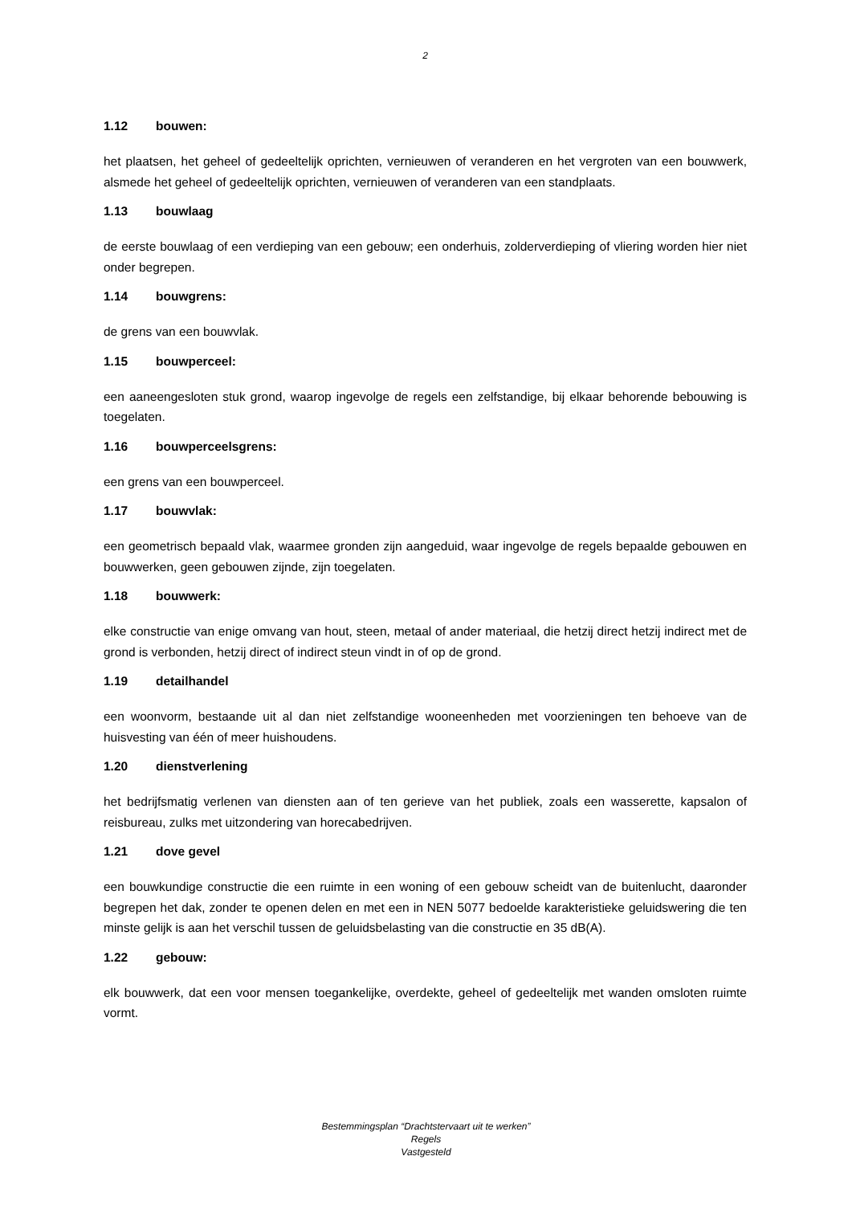2
1.12 bouwen:
het plaatsen, het geheel of gedeeltelijk oprichten, vernieuwen of veranderen en het vergroten van een bouwwerk, alsmede het geheel of gedeeltelijk oprichten, vernieuwen of veranderen van een standplaats.
1.13 bouwlaag
de eerste bouwlaag of een verdieping van een gebouw; een onderhuis, zolderverdieping of vliering worden hier niet onder begrepen.
1.14 bouwgrens:
de grens van een bouwvlak.
1.15 bouwperceel:
een aaneengesloten stuk grond, waarop ingevolge de regels een zelfstandige, bij elkaar behorende bebouwing is toegelaten.
1.16 bouwperceelsgrens:
een grens van een bouwperceel.
1.17 bouwvlak:
een geometrisch bepaald vlak, waarmee gronden zijn aangeduid, waar ingevolge de regels bepaalde gebouwen en bouwwerken, geen gebouwen zijnde, zijn toegelaten.
1.18 bouwwerk:
elke constructie van enige omvang van hout, steen, metaal of ander materiaal, die hetzij direct hetzij indirect met de grond is verbonden, hetzij direct of indirect steun vindt in of op de grond.
1.19 detailhandel
een woonvorm, bestaande uit al dan niet zelfstandige wooneenheden met voorzieningen ten behoeve van de huisvesting van één of meer huishoudens.
1.20 dienstverlening
het bedrijfsmatig verlenen van diensten aan of ten gerieve van het publiek, zoals een wasserette, kapsalon of reisbureau, zulks met uitzondering van horecabedrijven.
1.21 dove gevel
een bouwkundige constructie die een ruimte in een woning of een gebouw scheidt van de buitenlucht, daaronder begrepen het dak, zonder te openen delen en met een in NEN 5077 bedoelde karakteristieke geluidswering die ten minste gelijk is aan het verschil tussen de geluidsbelasting van die constructie en 35 dB(A).
1.22 gebouw:
elk bouwwerk, dat een voor mensen toegankelijke, overdekte, geheel of gedeeltelijk met wanden omsloten ruimte vormt.
Bestemmingsplan “Drachtstervaart uit te werken”
Regels
Vastgesteld